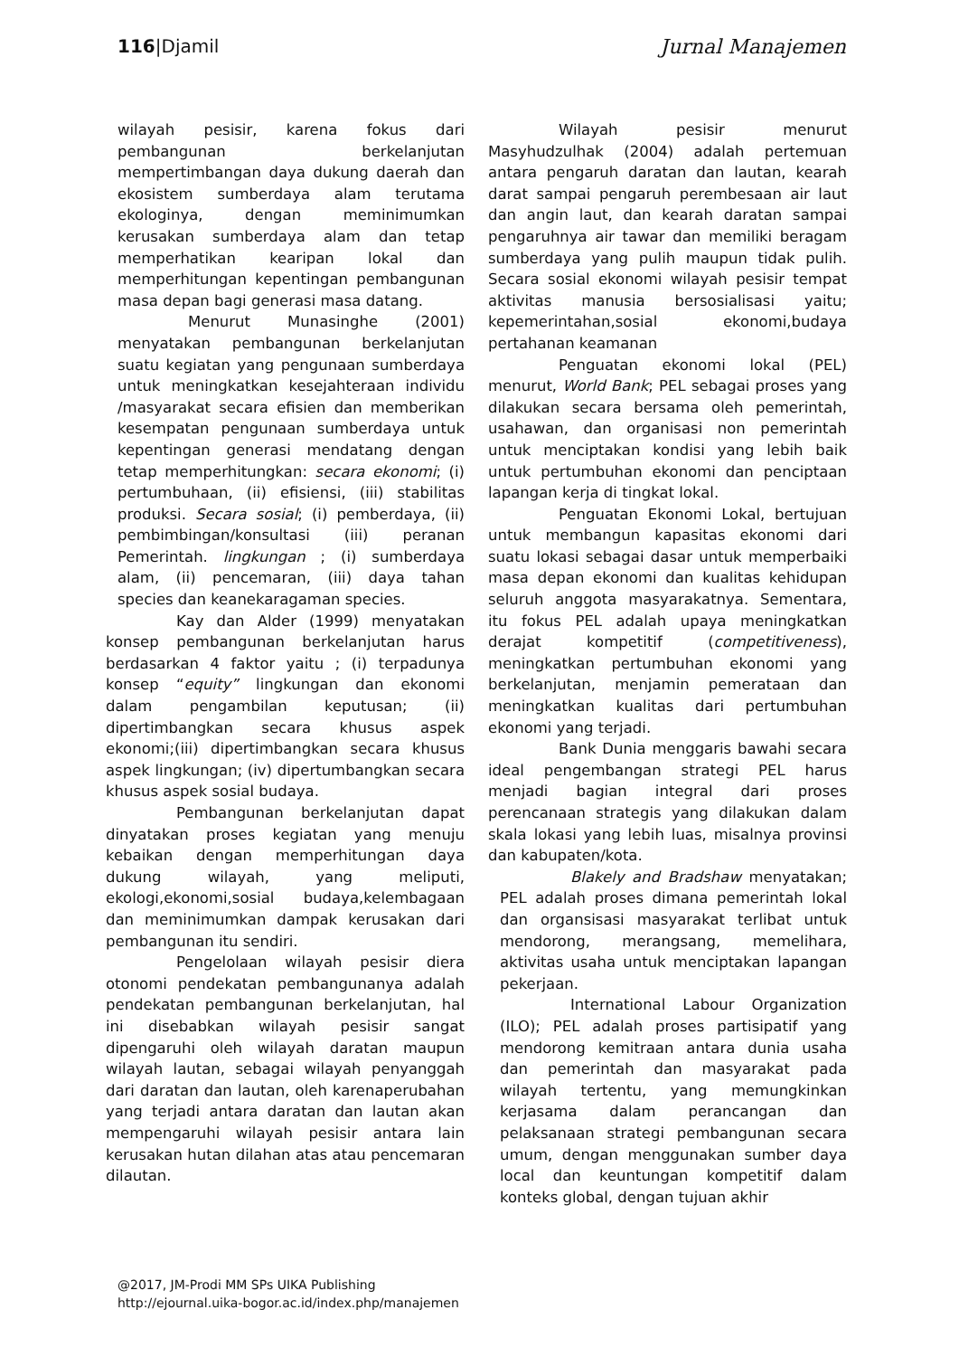116|Djamil Jurnal Manajemen
wilayah pesisir, karena fokus dari pembangunan berkelanjutan mempertimbangan daya dukung daerah dan ekosistem sumberdaya alam terutama ekologinya, dengan meminimumkan kerusakan sumberdaya alam dan tetap memperhatikan kearipan lokal dan memperhitungan kepentingan pembangunan masa depan bagi generasi masa datang.
Menurut Munasinghe (2001) menyatakan pembangunan berkelanjutan suatu kegiatan yang pengunaan sumberdaya untuk meningkatkan kesejahteraan individu /masyarakat secara efisien dan memberikan kesempatan pengunaan sumberdaya untuk kepentingan generasi mendatang dengan tetap memperhitungkan: secara ekonomi; (i) pertumbuhaan, (ii) efisiensi, (iii) stabilitas produksi. Secara sosial; (i) pemberdaya, (ii) pembimbingan/konsultasi (iii) peranan Pemerintah. lingkungan ; (i) sumberdaya alam, (ii) pencemaran, (iii) daya tahan species dan keanekaragaman species.
Kay dan Alder (1999) menyatakan konsep pembangunan berkelanjutan harus berdasarkan 4 faktor yaitu ; (i) terpadunya konsep “equity” lingkungan dan ekonomi dalam pengambilan keputusan; (ii) dipertimbangkan secara khusus aspek ekonomi;(iii) dipertimbangkan secara khusus aspek lingkungan; (iv) dipertumbangkan secara khusus aspek sosial budaya.
Pembangunan berkelanjutan dapat dinyatakan proses kegiatan yang menuju kebaikan dengan memperhitungan daya dukung wilayah, yang meliputi, ekologi,ekonomi,sosial budaya,kelembagaan dan meminimumkan dampak kerusakan dari pembangunan itu sendiri.
Pengelolaan wilayah pesisir diera otonomi pendekatan pembangunanya adalah pendekatan pembangunan berkelanjutan, hal ini disebabkan wilayah pesisir sangat dipengaruhi oleh wilayah daratan maupun wilayah lautan, sebagai wilayah penyanggah dari daratan dan lautan, oleh karenaperubahan yang terjadi antara daratan dan lautan akan mempengaruhi wilayah pesisir antara lain kerusakan hutan dilahan atas atau pencemaran dilautan.
Wilayah pesisir menurut Masyhudzulhak (2004) adalah pertemuan antara pengaruh daratan dan lautan, kearah darat sampai pengaruh perembesaan air laut dan angin laut, dan kearah daratan sampai pengaruhnya air tawar dan memiliki beragam sumberdaya yang pulih maupun tidak pulih. Secara sosial ekonomi wilayah pesisir tempat aktivitas manusia bersosialisasi yaitu; kepemerintahan,sosial ekonomi,budaya pertahanan keamanan
Penguatan ekonomi lokal (PEL) menurut, World Bank; PEL sebagai proses yang dilakukan secara bersama oleh pemerintah, usahawan, dan organisasi non pemerintah untuk menciptakan kondisi yang lebih baik untuk pertumbuhan ekonomi dan penciptaan lapangan kerja di tingkat lokal.
Penguatan Ekonomi Lokal, bertujuan untuk membangun kapasitas ekonomi dari suatu lokasi sebagai dasar untuk memperbaiki masa depan ekonomi dan kualitas kehidupan seluruh anggota masyarakatnya. Sementara, itu fokus PEL adalah upaya meningkatkan derajat kompetitif (competitiveness), meningkatkan pertumbuhan ekonomi yang berkelanjutan, menjamin pemerataan dan meningkatkan kualitas dari pertumbuhan ekonomi yang terjadi.
Bank Dunia menggaris bawahi secara ideal pengembangan strategi PEL harus menjadi bagian integral dari proses perencanaan strategis yang dilakukan dalam skala lokasi yang lebih luas, misalnya provinsi dan kabupaten/kota.
Blakely and Bradshaw menyatakan; PEL adalah proses dimana pemerintah lokal dan organsisasi masyarakat terlibat untuk mendorong, merangsang, memelihara, aktivitas usaha untuk menciptakan lapangan pekerjaan.
International Labour Organization (ILO); PEL adalah proses partisipatif yang mendorong kemitraan antara dunia usaha dan pemerintah dan masyarakat pada wilayah tertentu, yang memungkinkan kerjasama dalam perancangan dan pelaksanaan strategi pembangunan secara umum, dengan menggunakan sumber daya local dan keuntungan kompetitif dalam konteks global, dengan tujuan akhir
@2017, JM-Prodi MM SPs UIKA Publishing
http://ejournal.uika-bogor.ac.id/index.php/manajemen